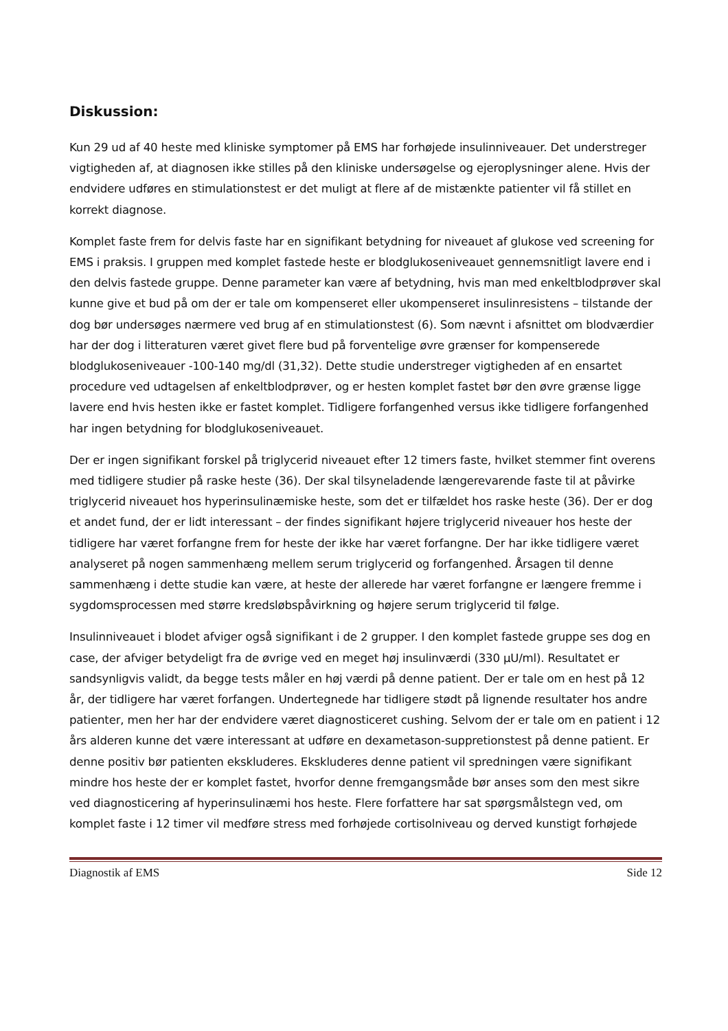Diskussion:
Kun 29 ud af 40 heste med kliniske symptomer på EMS har forhøjede insulinniveauer. Det understreger vigtigheden af, at diagnosen ikke stilles på den kliniske undersøgelse og ejeroplysninger alene. Hvis der endvidere udføres en stimulationstest er det muligt at flere af de mistænkte patienter vil få stillet en korrekt diagnose.
Komplet faste frem for delvis faste har en signifikant betydning for niveauet af glukose ved screening for EMS i praksis. I gruppen med komplet fastede heste er blodglukoseniveauet gennemsnitligt lavere end i den delvis fastede gruppe. Denne parameter kan være af betydning, hvis man med enkeltblodprøver skal kunne give et bud på om der er tale om kompenseret eller ukompenseret insulinresistens – tilstande der dog bør undersøges nærmere ved brug af en stimulationstest (6). Som nævnt i afsnittet om blodværdier har der dog i litteraturen været givet flere bud på forventelige øvre grænser for kompenserede blodglukoseniveauer -100-140 mg/dl (31,32). Dette studie understreger vigtigheden af en ensartet procedure ved udtagelsen af enkeltblodprøver, og er hesten komplet fastet bør den øvre grænse ligge lavere end hvis hesten ikke er fastet komplet. Tidligere forfangenhed versus ikke tidligere forfangenhed har ingen betydning for blodglukoseniveauet.
Der er ingen signifikant forskel på triglycerid niveauet efter 12 timers faste, hvilket stemmer fint overens med tidligere studier på raske heste (36). Der skal tilsyneladende længerevarende faste til at påvirke triglycerid niveauet hos hyperinsulinæmiske heste, som det er tilfældet hos raske heste (36). Der er dog et andet fund, der er lidt interessant – der findes signifikant højere triglycerid niveauer hos heste der tidligere har været forfangne frem for heste der ikke har været forfangne. Der har ikke tidligere været analyseret på nogen sammenhæng mellem serum triglycerid og forfangenhed. Årsagen til denne sammenhæng i dette studie kan være, at heste der allerede har været forfangne er længere fremme i sygdomsprocessen med større kredsløbspåvirkning og højere serum triglycerid til følge.
Insulinniveauet i blodet afviger også signifikant i de 2 grupper. I den komplet fastede gruppe ses dog en case, der afviger betydeligt fra de øvrige ved en meget høj insulinværdi (330 µU/ml). Resultatet er sandsynligvis validt, da begge tests måler en høj værdi på denne patient. Der er tale om en hest på 12 år, der tidligere har været forfangen. Undertegnede har tidligere stødt på lignende resultater hos andre patienter, men her har der endvidere været diagnosticeret cushing. Selvom der er tale om en patient i 12 års alderen kunne det være interessant at udføre en dexametason-suppretionstest på denne patient. Er denne positiv bør patienten ekskluderes. Ekskluderes denne patient vil spredningen være signifikant mindre hos heste der er komplet fastet, hvorfor denne fremgangsmåde bør anses som den mest sikre ved diagnosticering af hyperinsulinæmi hos heste. Flere forfattere har sat spørgsmålstegn ved, om komplet faste i 12 timer vil medføre stress med forhøjede cortisolniveau og derved kunstigt forhøjede
Diagnostik af EMS Side 12